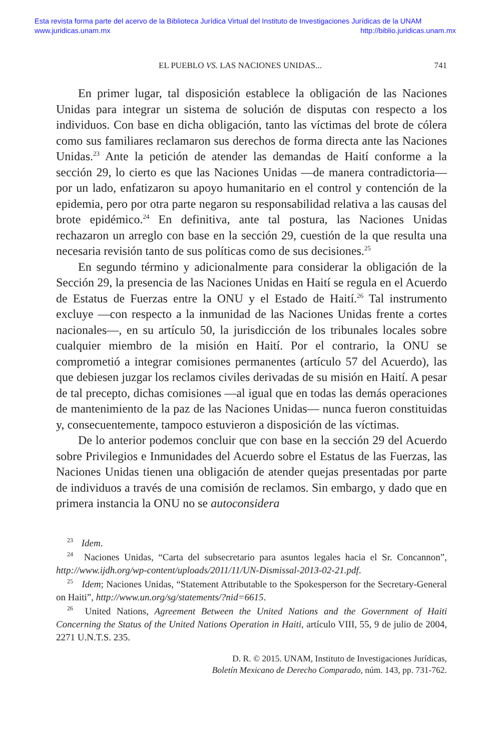Esta revista forma parte del acervo de la Biblioteca Jurídica Virtual del Instituto de Investigaciones Jurídicas de la UNAM
www.juridicas.unam.mx http://biblio.juridicas.unam.mx
EL PUEBLO VS. LAS NACIONES UNIDAS... 741
En primer lugar, tal disposición establece la obligación de las Naciones Unidas para integrar un sistema de solución de disputas con respecto a los individuos. Con base en dicha obligación, tanto las víctimas del brote de cólera como sus familiares reclamaron sus derechos de forma directa ante las Naciones Unidas.<sup>23</sup> Ante la petición de atender las demandas de Haití conforme a la sección 29, lo cierto es que las Naciones Unidas —de manera contradictoria— por un lado, enfatizaron su apoyo humanitario en el control y contención de la epidemia, pero por otra parte negaron su responsabilidad relativa a las causas del brote epidémico.<sup>24</sup> En definitiva, ante tal postura, las Naciones Unidas rechazaron un arreglo con base en la sección 29, cuestión de la que resulta una necesaria revisión tanto de sus políticas como de sus decisiones.<sup>25</sup>
En segundo término y adicionalmente para considerar la obligación de la Sección 29, la presencia de las Naciones Unidas en Haití se regula en el Acuerdo de Estatus de Fuerzas entre la ONU y el Estado de Haití.<sup>26</sup> Tal instrumento excluye —con respecto a la inmunidad de las Naciones Unidas frente a cortes nacionales—, en su artículo 50, la jurisdicción de los tribunales locales sobre cualquier miembro de la misión en Haití. Por el contrario, la ONU se comprometió a integrar comisiones permanentes (artículo 57 del Acuerdo), las que debiesen juzgar los reclamos civiles derivadas de su misión en Haití. A pesar de tal precepto, dichas comisiones —al igual que en todas las demás operaciones de mantenimiento de la paz de las Naciones Unidas— nunca fueron constituidas y, consecuentemente, tampoco estuvieron a disposición de las víctimas.
De lo anterior podemos concluir que con base en la sección 29 del Acuerdo sobre Privilegios e Inmunidades del Acuerdo sobre el Estatus de las Fuerzas, las Naciones Unidas tienen una obligación de atender quejas presentadas por parte de individuos a través de una comisión de reclamos. Sin embargo, y dado que en primera instancia la ONU no se autoconsidera
<sup>23</sup> Idem.
<sup>24</sup> Naciones Unidas, “Carta del subsecretario para asuntos legales hacia el Sr. Concannon”, http://www.ijdh.org/wp-content/uploads/2011/11/UN-Dismissal-2013-02-21.pdf.
<sup>25</sup> Idem; Naciones Unidas, “Statement Attributable to the Spokesperson for the Secretary-General on Haiti”, http://www.un.org/sg/statements/?nid=6615.
<sup>26</sup> United Nations, Agreement Between the United Nations and the Government of Haiti Concerning the Status of the United Nations Operation in Haiti, artículo VIII, 55, 9 de julio de 2004, 2271 U.N.T.S. 235.
D. R. © 2015. UNAM, Instituto de Investigaciones Jurídicas,
Boletín Mexicano de Derecho Comparado, núm. 143, pp. 731-762.